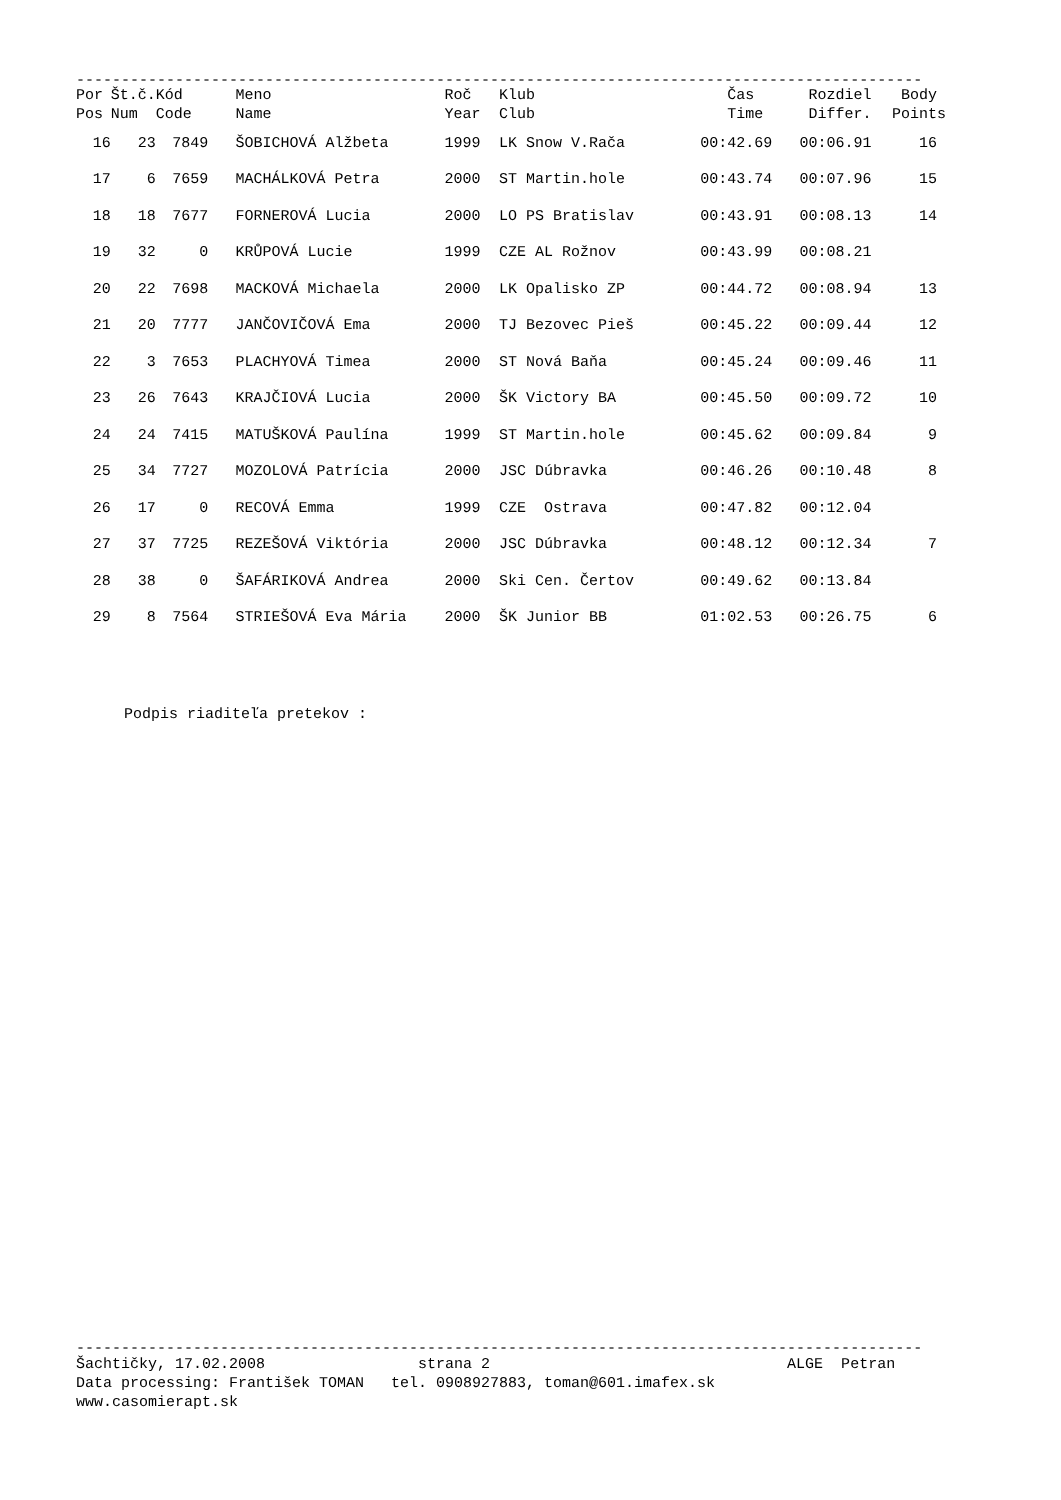----------------------------------------------------------------------------------------------
| Por | Št.č. | Kód | Meno | Roč | Klub | Čas | Rozdiel | Body |
| --- | --- | --- | --- | --- | --- | --- | --- | --- |
| Pos | Num | Code | Name | Year | Club | Time | Differ. | Points |
| 16 | 23 | 7849 | ŠOBICHOVÁ Alžbeta | 1999 | LK Snow V.Rača | 00:42.69 | 00:06.91 | 16 |
| 17 | 6 | 7659 | MACHÁLKOVÁ Petra | 2000 | ST Martin.hole | 00:43.74 | 00:07.96 | 15 |
| 18 | 18 | 7677 | FORNEROVÁ Lucia | 2000 | LO PS Bratislav | 00:43.91 | 00:08.13 | 14 |
| 19 | 32 | 0 | KRŮPOVÁ Lucie | 1999 | CZE AL Rožnov | 00:43.99 | 00:08.21 | |
| 20 | 22 | 7698 | MACKOVÁ Michaela | 2000 | LK Opalisko ZP | 00:44.72 | 00:08.94 | 13 |
| 21 | 20 | 7777 | JANČOVIČOVÁ Ema | 2000 | TJ Bezovec Pieš | 00:45.22 | 00:09.44 | 12 |
| 22 | 3 | 7653 | PLACHYOVÁ Timea | 2000 | ST Nová Baňa | 00:45.24 | 00:09.46 | 11 |
| 23 | 26 | 7643 | KRAJČIOVÁ Lucia | 2000 | ŠK Victory BA | 00:45.50 | 00:09.72 | 10 |
| 24 | 24 | 7415 | MATUŠKOVÁ Paulína | 1999 | ST Martin.hole | 00:45.62 | 00:09.84 | 9 |
| 25 | 34 | 7727 | MOZOLOVÁ Patrícia | 2000 | JSC Dúbravka | 00:46.26 | 00:10.48 | 8 |
| 26 | 17 | 0 | RECOVÁ Emma | 1999 | CZE Ostrava | 00:47.82 | 00:12.04 | |
| 27 | 37 | 7725 | REZEŠOVÁ Viktória | 2000 | JSC Dúbravka | 00:48.12 | 00:12.34 | 7 |
| 28 | 38 | 0 | ŠAFÁRIKOVÁ Andrea | 2000 | Ski Cen. Čertov | 00:49.62 | 00:13.84 | |
| 29 | 8 | 7564 | STRIEŠOVÁ Eva Mária | 2000 | ŠK Junior BB | 01:02.53 | 00:26.75 | 6 |
Podpis riaditeľa pretekov :
----------------------------------------------------------------------------------------------
Šachtičky, 17.02.2008 strana 2 ALGE Petran
Data processing: František TOMAN tel. 0908927883, toman@601.imafex.sk
www.casomierapt.sk